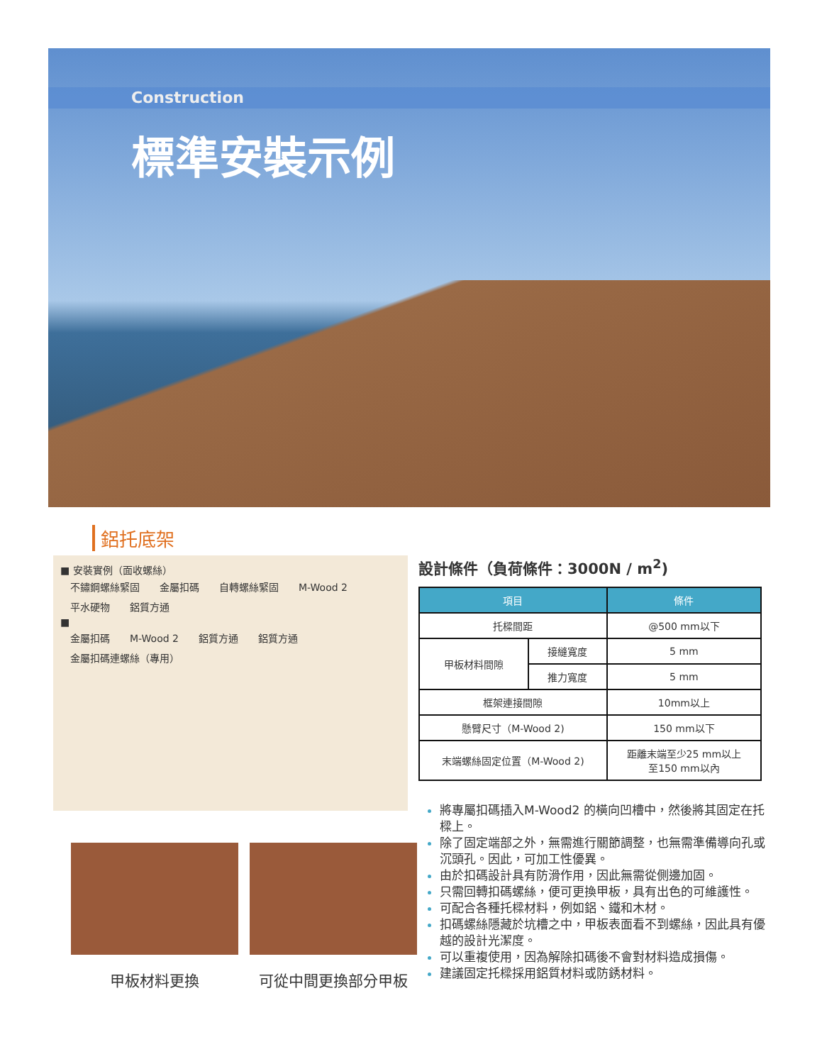Construction
標準安裝示例
鋁托底架
■ 安裝實例（面收螺絲）
不鏽鋼螺絲緊固 金屬扣碼 自轉螺絲緊固 M-Wood 2 平水硬物 鋁質方通
■
金屬扣碼 M-Wood 2 鋁質方通 鋁質方通 金屬扣碼連螺絲（專用）
設計條件（負荷條件：3000N / m<sup>2</sup>)
| 項目 | | 條件 |
| --- | --- | --- |
| 托樑間距 | | @500 mm以下 |
| 甲板材料間隙 | 接縫寬度 | 5 mm |
| | 推力寬度 | 5 mm |
| 框架連接間隙 | | 10mm以上 |
| 懸臂尺寸（M-Wood 2) | | 150 mm以下 |
| 末端螺絲固定位置（M-Wood 2) | | 距離末端至少25 mm以上 至150 mm以內 |
將專屬扣碼插入M-Wood2 的橫向凹槽中，然後將其固定在托樑上。
除了固定端部之外，無需進行關節調整，也無需準備導向孔或沉頭孔。因此，可加工性優異。
由於扣碼設計具有防滑作用，因此無需從側邊加固。
只需回轉扣碼螺絲，便可更換甲板，具有出色的可維護性。
可配合各種托樑材料，例如鋁、鐵和木材。
扣碼螺絲隱藏於坑槽之中，甲板表面看不到螺絲，因此具有優越的設計光潔度。
可以重複使用，因為解除扣碼後不會對材料造成損傷。
建議固定托樑採用鋁質材料或防銹材料。
甲板材料更換 可從中間更換部分甲板